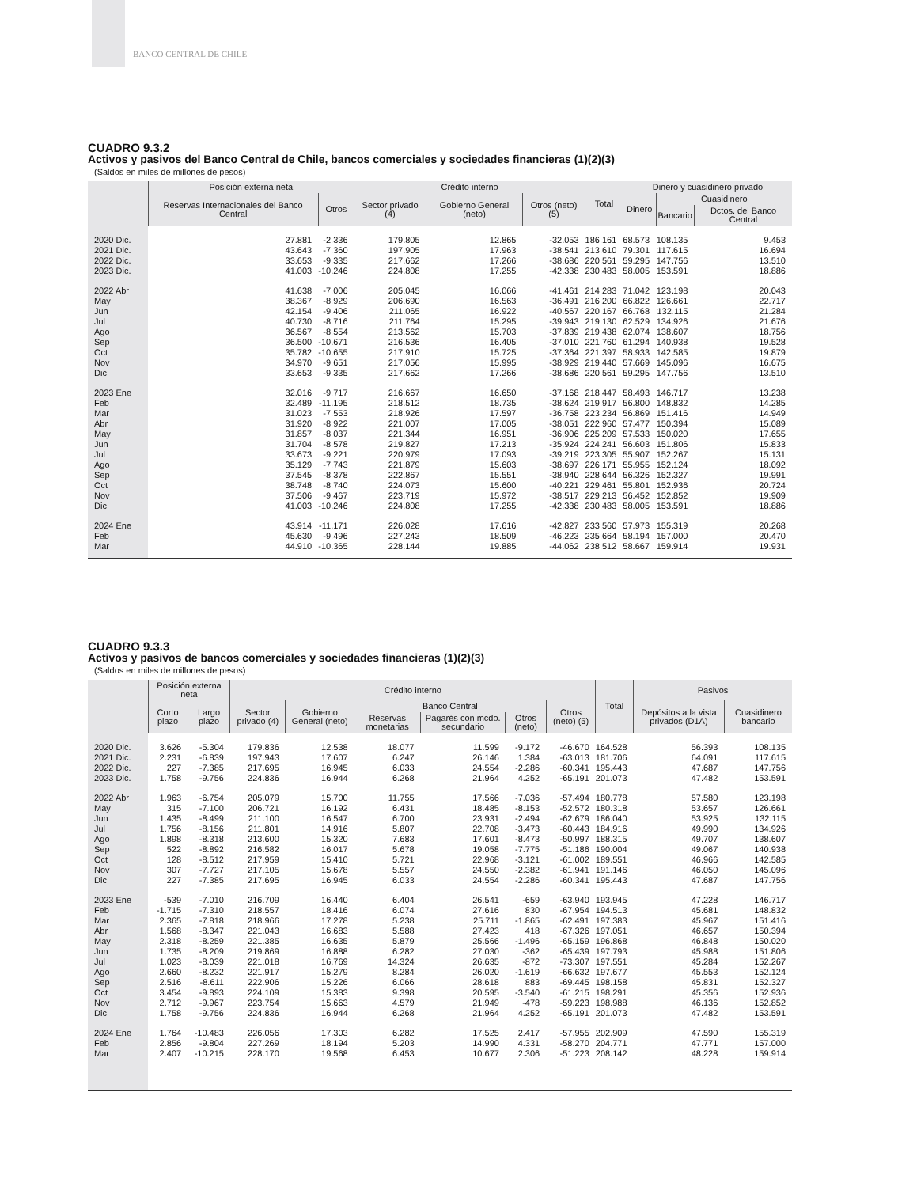BANCO CENTRAL DE CHILE
CUADRO 9.3.2
Activos y pasivos del Banco Central de Chile, bancos comerciales y sociedades financieras (1)(2)(3)
(Saldos en miles de millones de pesos)
| | Posición externa neta | | Crédito interno | | | Total | Dinero y cuasidinero privado | | |
| --- | --- | --- | --- | --- | --- | --- | --- | --- | --- |
| | Reservas Internacionales del Banco Central | Otros | Sector privado (4) | Gobierno General (neto) | Otros (neto) (5) | | Dinero | Cuasidinero | |
| | | | | | | | | Bancario | Dctos. del Banco Central |
| 2020 Dic. | 27.881 | -2.336 | 179.805 | 12.865 | -32.053 | 186.161 | 68.573 | 108.135 | 9.453 |
| 2021 Dic. | 43.643 | -7.360 | 197.905 | 17.963 | -38.541 | 213.610 | 79.301 | 117.615 | 16.694 |
| 2022 Dic. | 33.653 | -9.335 | 217.662 | 17.266 | -38.686 | 220.561 | 59.295 | 147.756 | 13.510 |
| 2023 Dic. | 41.003 | -10.246 | 224.808 | 17.255 | -42.338 | 230.483 | 58.005 | 153.591 | 18.886 |
| 2022 Abr | 41.638 | -7.006 | 205.045 | 16.066 | -41.461 | 214.283 | 71.042 | 123.198 | 20.043 |
| May | 38.367 | -8.929 | 206.690 | 16.563 | -36.491 | 216.200 | 66.822 | 126.661 | 22.717 |
| Jun | 42.154 | -9.406 | 211.065 | 16.922 | -40.567 | 220.167 | 66.768 | 132.115 | 21.284 |
| Jul | 40.730 | -8.716 | 211.764 | 15.295 | -39.943 | 219.130 | 62.529 | 134.926 | 21.676 |
| Ago | 36.567 | -8.554 | 213.562 | 15.703 | -37.839 | 219.438 | 62.074 | 138.607 | 18.756 |
| Sep | 36.500 | -10.671 | 216.536 | 16.405 | -37.010 | 221.760 | 61.294 | 140.938 | 19.528 |
| Oct | 35.782 | -10.655 | 217.910 | 15.725 | -37.364 | 221.397 | 58.933 | 142.585 | 19.879 |
| Nov | 34.970 | -9.651 | 217.056 | 15.995 | -38.929 | 219.440 | 57.669 | 145.096 | 16.675 |
| Dic | 33.653 | -9.335 | 217.662 | 17.266 | -38.686 | 220.561 | 59.295 | 147.756 | 13.510 |
| 2023 Ene | 32.016 | -9.717 | 216.667 | 16.650 | -37.168 | 218.447 | 58.493 | 146.717 | 13.238 |
| Feb | 32.489 | -11.195 | 218.512 | 18.735 | -38.624 | 219.917 | 56.800 | 148.832 | 14.285 |
| Mar | 31.023 | -7.553 | 218.926 | 17.597 | -36.758 | 223.234 | 56.869 | 151.416 | 14.949 |
| Abr | 31.920 | -8.922 | 221.007 | 17.005 | -38.051 | 222.960 | 57.477 | 150.394 | 15.089 |
| May | 31.857 | -8.037 | 221.344 | 16.951 | -36.906 | 225.209 | 57.533 | 150.020 | 17.655 |
| Jun | 31.704 | -8.578 | 219.827 | 17.213 | -35.924 | 224.241 | 56.603 | 151.806 | 15.833 |
| Jul | 33.673 | -9.221 | 220.979 | 17.093 | -39.219 | 223.305 | 55.907 | 152.267 | 15.131 |
| Ago | 35.129 | -7.743 | 221.879 | 15.603 | -38.697 | 226.171 | 55.955 | 152.124 | 18.092 |
| Sep | 37.545 | -8.378 | 222.867 | 15.551 | -38.940 | 228.644 | 56.326 | 152.327 | 19.991 |
| Oct | 38.748 | -8.740 | 224.073 | 15.600 | -40.221 | 229.461 | 55.801 | 152.936 | 20.724 |
| Nov | 37.506 | -9.467 | 223.719 | 15.972 | -38.517 | 229.213 | 56.452 | 152.852 | 19.909 |
| Dic | 41.003 | -10.246 | 224.808 | 17.255 | -42.338 | 230.483 | 58.005 | 153.591 | 18.886 |
| 2024 Ene | 43.914 | -11.171 | 226.028 | 17.616 | -42.827 | 233.560 | 57.973 | 155.319 | 20.268 |
| Feb | 45.630 | -9.496 | 227.243 | 18.509 | -46.223 | 235.664 | 58.194 | 157.000 | 20.470 |
| Mar | 44.910 | -10.365 | 228.144 | 19.885 | -44.062 | 238.512 | 58.667 | 159.914 | 19.931 |
CUADRO 9.3.3
Activos y pasivos de bancos comerciales y sociedades financieras (1)(2)(3)
(Saldos en miles de millones de pesos)
| | Posición externa neta | | Crédito interno | | | | | | Total | Pasivos | |
| --- | --- | --- | --- | --- | --- | --- | --- | --- | --- | --- | --- |
| | Corto plazo | Largo plazo | Sector privado (4) | Gobierno General (neto) | Banco Central | | | Otros (neto) (5) | | Depósitos a la vista privados (D1A) | Cuasidinero bancario |
| | | | | | Reservas monetarias | Pagarés con mcdo. secundario | Otros (neto) | | | | |
| 2020 Dic. | 3.626 | -5.304 | 179.836 | 12.538 | 18.077 | 11.599 | -9.172 | -46.670 | 164.528 | 56.393 | 108.135 |
| 2021 Dic. | 2.231 | -6.839 | 197.943 | 17.607 | 6.247 | 26.146 | 1.384 | -63.013 | 181.706 | 64.091 | 117.615 |
| 2022 Dic. | 227 | -7.385 | 217.695 | 16.945 | 6.033 | 24.554 | -2.286 | -60.341 | 195.443 | 47.687 | 147.756 |
| 2023 Dic. | 1.758 | -9.756 | 224.836 | 16.944 | 6.268 | 21.964 | 4.252 | -65.191 | 201.073 | 47.482 | 153.591 |
| 2022 Abr | 1.963 | -6.754 | 205.079 | 15.700 | 11.755 | 17.566 | -7.036 | -57.494 | 180.778 | 57.580 | 123.198 |
| May | 315 | -7.100 | 206.721 | 16.192 | 6.431 | 18.485 | -8.153 | -52.572 | 180.318 | 53.657 | 126.661 |
| Jun | 1.435 | -8.499 | 211.100 | 16.547 | 6.700 | 23.931 | -2.494 | -62.679 | 186.040 | 53.925 | 132.115 |
| Jul | 1.756 | -8.156 | 211.801 | 14.916 | 5.807 | 22.708 | -3.473 | -60.443 | 184.916 | 49.990 | 134.926 |
| Ago | 1.898 | -8.318 | 213.600 | 15.320 | 7.683 | 17.601 | -8.473 | -50.997 | 188.315 | 49.707 | 138.607 |
| Sep | 522 | -8.892 | 216.582 | 16.017 | 5.678 | 19.058 | -7.775 | -51.186 | 190.004 | 49.067 | 140.938 |
| Oct | 128 | -8.512 | 217.959 | 15.410 | 5.721 | 22.968 | -3.121 | -61.002 | 189.551 | 46.966 | 142.585 |
| Nov | 307 | -7.727 | 217.105 | 15.678 | 5.557 | 24.550 | -2.382 | -61.941 | 191.146 | 46.050 | 145.096 |
| Dic | 227 | -7.385 | 217.695 | 16.945 | 6.033 | 24.554 | -2.286 | -60.341 | 195.443 | 47.687 | 147.756 |
| 2023 Ene | -539 | -7.010 | 216.709 | 16.440 | 6.404 | 26.541 | -659 | -63.940 | 193.945 | 47.228 | 146.717 |
| Feb | -1.715 | -7.310 | 218.557 | 18.416 | 6.074 | 27.616 | 830 | -67.954 | 194.513 | 45.681 | 148.832 |
| Mar | 2.365 | -7.818 | 218.966 | 17.278 | 5.238 | 25.711 | -1.865 | -62.491 | 197.383 | 45.967 | 151.416 |
| Abr | 1.568 | -8.347 | 221.043 | 16.683 | 5.588 | 27.423 | 418 | -67.326 | 197.051 | 46.657 | 150.394 |
| May | 2.318 | -8.259 | 221.385 | 16.635 | 5.879 | 25.566 | -1.496 | -65.159 | 196.868 | 46.848 | 150.020 |
| Jun | 1.735 | -8.209 | 219.869 | 16.888 | 6.282 | 27.030 | -362 | -65.439 | 197.793 | 45.988 | 151.806 |
| Jul | 1.023 | -8.039 | 221.018 | 16.769 | 14.324 | 26.635 | -872 | -73.307 | 197.551 | 45.284 | 152.267 |
| Ago | 2.660 | -8.232 | 221.917 | 15.279 | 8.284 | 26.020 | -1.619 | -66.632 | 197.677 | 45.553 | 152.124 |
| Sep | 2.516 | -8.611 | 222.906 | 15.226 | 6.066 | 28.618 | 883 | -69.445 | 198.158 | 45.831 | 152.327 |
| Oct | 3.454 | -9.893 | 224.109 | 15.383 | 9.398 | 20.595 | -3.540 | -61.215 | 198.291 | 45.356 | 152.936 |
| Nov | 2.712 | -9.967 | 223.754 | 15.663 | 4.579 | 21.949 | -478 | -59.223 | 198.988 | 46.136 | 152.852 |
| Dic | 1.758 | -9.756 | 224.836 | 16.944 | 6.268 | 21.964 | 4.252 | -65.191 | 201.073 | 47.482 | 153.591 |
| 2024 Ene | 1.764 | -10.483 | 226.056 | 17.303 | 6.282 | 17.525 | 2.417 | -57.955 | 202.909 | 47.590 | 155.319 |
| Feb | 2.856 | -9.804 | 227.269 | 18.194 | 5.203 | 14.990 | 4.331 | -58.270 | 204.771 | 47.771 | 157.000 |
| Mar | 2.407 | -10.215 | 228.170 | 19.568 | 6.453 | 10.677 | 2.306 | -51.223 | 208.142 | 48.228 | 159.914 |